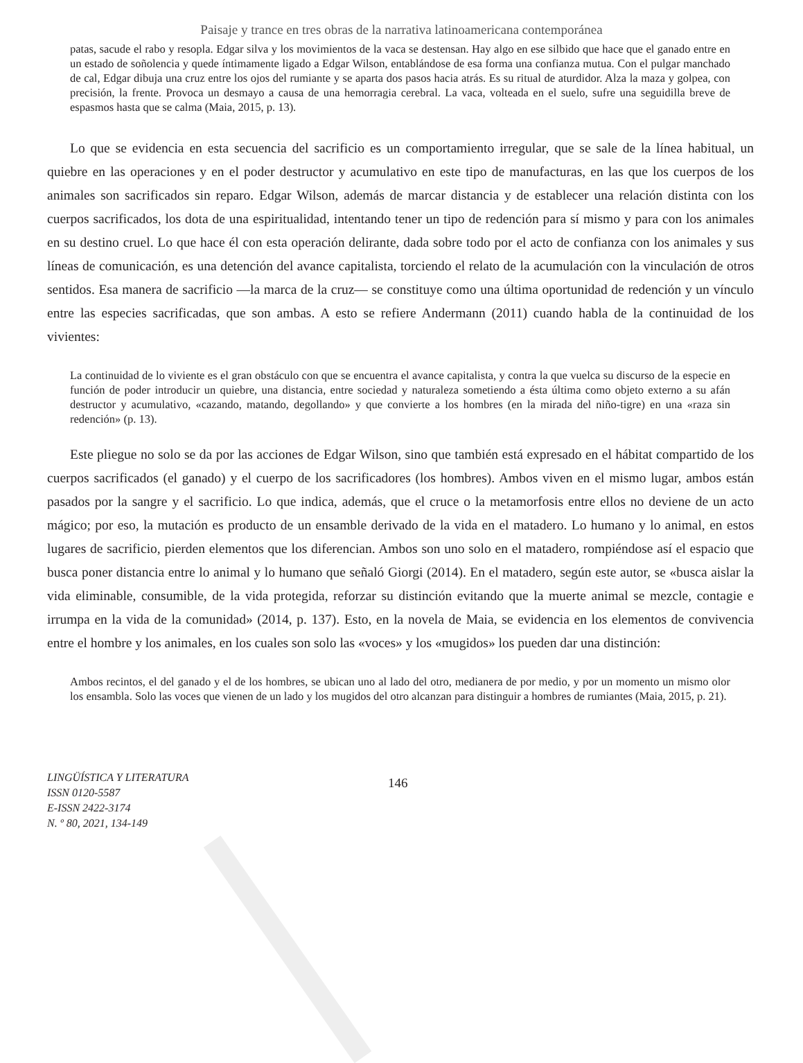Paisaje y trance en tres obras de la narrativa latinoamericana contemporánea
patas, sacude el rabo y resopla. Edgar silva y los movimientos de la vaca se destensan. Hay algo en ese silbido que hace que el ganado entre en un estado de soñolencia y quede íntimamente ligado a Edgar Wilson, entablándose de esa forma una confianza mutua. Con el pulgar manchado de cal, Edgar dibuja una cruz entre los ojos del rumiante y se aparta dos pasos hacia atrás. Es su ritual de aturdidor. Alza la maza y golpea, con precisión, la frente. Provoca un desmayo a causa de una hemorragia cerebral. La vaca, volteada en el suelo, sufre una seguidilla breve de espasmos hasta que se calma (Maia, 2015, p. 13).
Lo que se evidencia en esta secuencia del sacrificio es un comportamiento irregular, que se sale de la línea habitual, un quiebre en las operaciones y en el poder destructor y acumulativo en este tipo de manufacturas, en las que los cuerpos de los animales son sacrificados sin reparo. Edgar Wilson, además de marcar distancia y de establecer una relación distinta con los cuerpos sacrificados, los dota de una espiritualidad, intentando tener un tipo de redención para sí mismo y para con los animales en su destino cruel. Lo que hace él con esta operación delirante, dada sobre todo por el acto de confianza con los animales y sus líneas de comunicación, es una detención del avance capitalista, torciendo el relato de la acumulación con la vinculación de otros sentidos. Esa manera de sacrificio —la marca de la cruz— se constituye como una última oportunidad de redención y un vínculo entre las especies sacrificadas, que son ambas. A esto se refiere Andermann (2011) cuando habla de la continuidad de los vivientes:
La continuidad de lo viviente es el gran obstáculo con que se encuentra el avance capitalista, y contra la que vuelca su discurso de la especie en función de poder introducir un quiebre, una distancia, entre sociedad y naturaleza sometiendo a ésta última como objeto externo a su afán destructor y acumulativo, «cazando, matando, degollando» y que convierte a los hombres (en la mirada del niño-tigre) en una «raza sin redención» (p. 13).
Este pliegue no solo se da por las acciones de Edgar Wilson, sino que también está expresado en el hábitat compartido de los cuerpos sacrificados (el ganado) y el cuerpo de los sacrificadores (los hombres). Ambos viven en el mismo lugar, ambos están pasados por la sangre y el sacrificio. Lo que indica, además, que el cruce o la metamorfosis entre ellos no deviene de un acto mágico; por eso, la mutación es producto de un ensamble derivado de la vida en el matadero. Lo humano y lo animal, en estos lugares de sacrificio, pierden elementos que los diferencian. Ambos son uno solo en el matadero, rompiéndose así el espacio que busca poner distancia entre lo animal y lo humano que señaló Giorgi (2014). En el matadero, según este autor, se «busca aislar la vida eliminable, consumible, de la vida protegida, reforzar su distinción evitando que la muerte animal se mezcle, contagie e irrumpa en la vida de la comunidad» (2014, p. 137). Esto, en la novela de Maia, se evidencia en los elementos de convivencia entre el hombre y los animales, en los cuales son solo las «voces» y los «mugidos» los pueden dar una distinción:
Ambos recintos, el del ganado y el de los hombres, se ubican uno al lado del otro, medianera de por medio, y por un momento un mismo olor los ensambla. Solo las voces que vienen de un lado y los mugidos del otro alcanzan para distinguir a hombres de rumiantes (Maia, 2015, p. 21).
LINGÜÍSTICA Y LITERATURA
ISSN 0120-5587
E-ISSN 2422-3174
N. º 80, 2021, 134-149
146